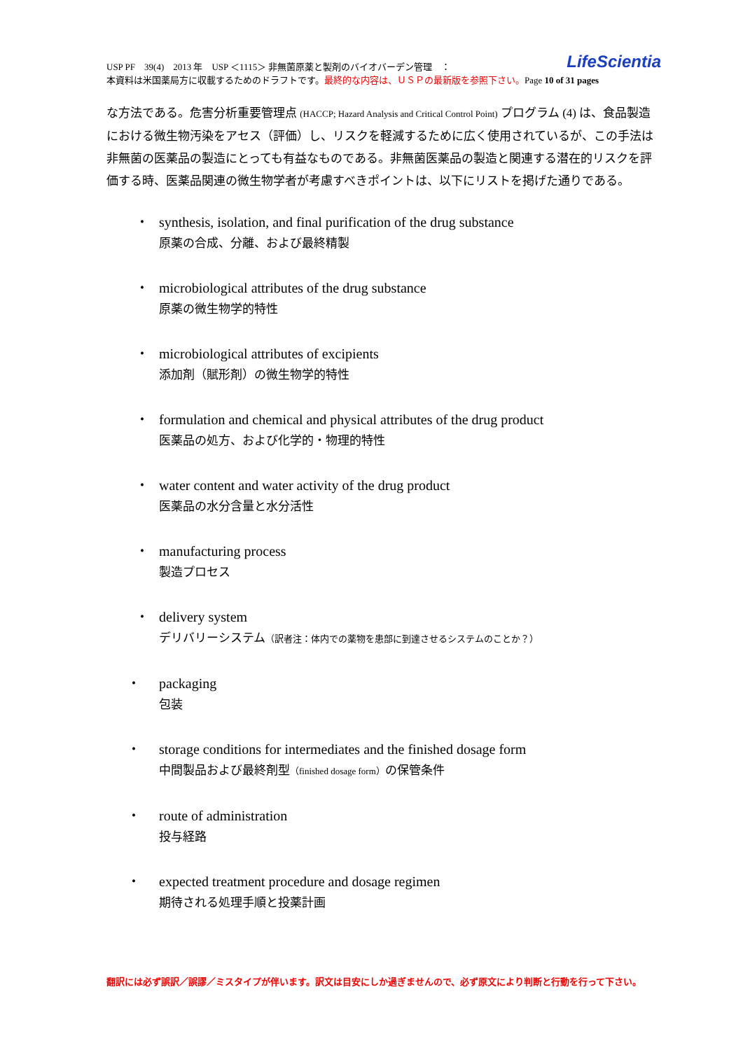LifeScientia USP PF　39(4)　2013 年　USP ＜1115＞ 非無菌原薬と製剤のバイオバーデン管理　：
本資料は米国薬局方に収載するためのドラフトです。最終的な内容は、ＵＳＰの最新版を参照下さい。Page 10 of 31 pages
な方法である。危害分析重要管理点 (HACCP; Hazard Analysis and Critical Control Point) プログラム (4) は、食品製造における微生物汚染をアセス（評価）し、リスクを軽減するために広く使用されているが、この手法は非無菌の医薬品の製造にとっても有益なものである。非無菌医薬品の製造と関連する潜在的リスクを評価する時、医薬品関連の微生物学者が考慮すべきポイントは、以下にリストを掲げた通りである。
•
synthesis, isolation, and final purification of the drug substance
原薬の合成、分離、および最終精製
•
microbiological attributes of the drug substance
原薬の微生物学的特性
•
microbiological attributes of excipients
添加剤（賦形剤）の微生物学的特性
•
formulation and chemical and physical attributes of the drug product
医薬品の処方、および化学的・物理的特性
•
water content and water activity of the drug product
医薬品の水分含量と水分活性
•
manufacturing process
製造プロセス
•
delivery system
デリバリーシステム（訳者注：体内での薬物を患部に到達させるシステムのことか？）
•
packaging
包装
•
storage conditions for intermediates and the finished dosage form
中間製品および最終剤型（finished dosage form）の保管条件
•
route of administration
投与経路
•
expected treatment procedure and dosage regimen
期待される処理手順と投薬計画
翻訳には必ず誤訳／誤謬／ミスタイプが伴います。訳文は目安にしか過ぎませんので、必ず原文により判断と行動を行って下さい。